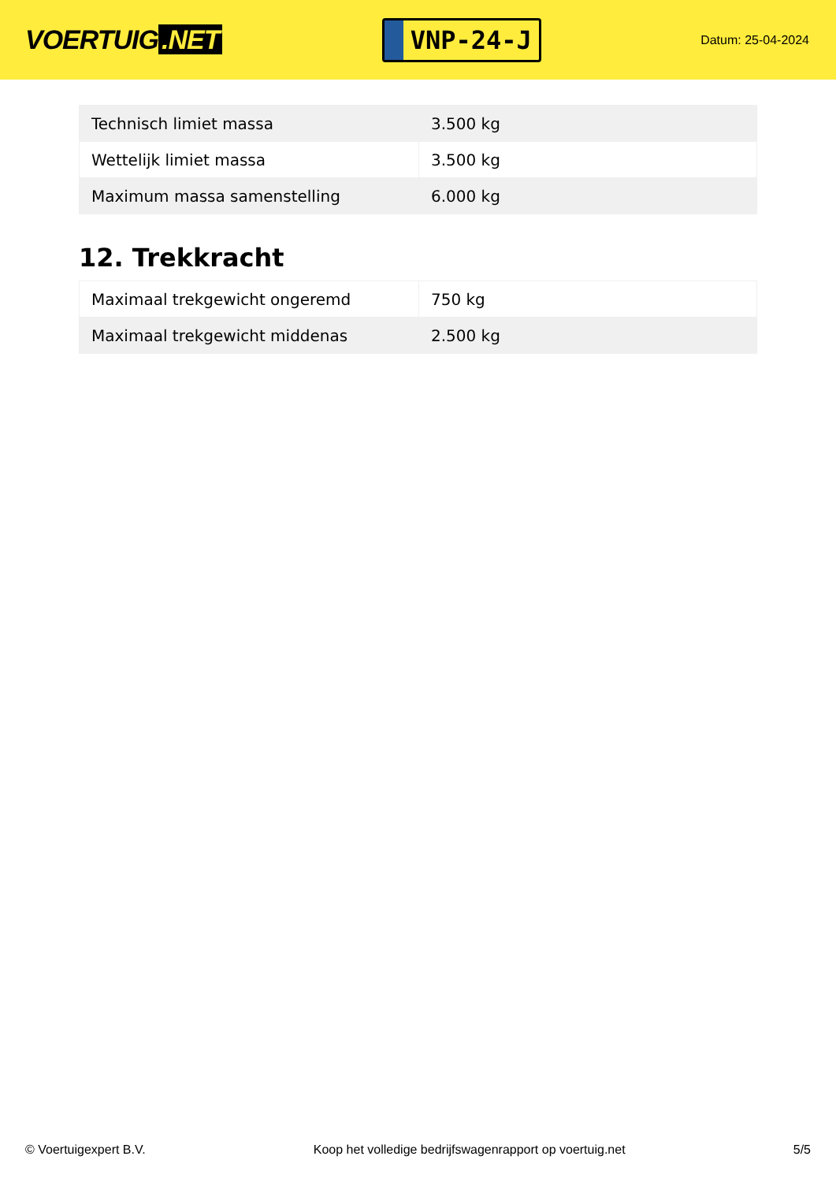VOERTUIG.NET
VNP-24-J
Datum: 25-04-2024
| Technisch limiet massa | 3.500 kg |
| Wettelijk limiet massa | 3.500 kg |
| Maximum massa samenstelling | 6.000 kg |
12. Trekkracht
| Maximaal trekgewicht ongeremd | 750 kg |
| Maximaal trekgewicht middenas | 2.500 kg |
© Voertuigexpert B.V. Koop het volledige bedrijfswagenrapport op voertuig.net 5/5